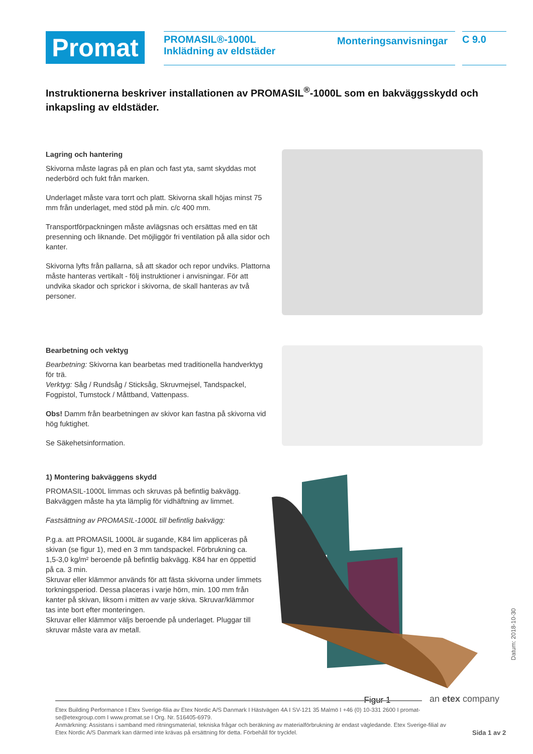Promat
PROMASIL®-1000L
Inklädning av eldstäder
Monteringsanvisningar
C 9.0
Instruktionerna beskriver installationen av PROMASIL<sup>®</sup>-1000L som en bakväggsskydd och inkapsling av eldstäder.
Lagring och hantering
Skivorna måste lagras på en plan och fast yta, samt skyddas mot nederbörd och fukt från marken.
Underlaget måste vara torrt och platt. Skivorna skall höjas minst 75 mm från underlaget, med stöd på min. c/c 400 mm.
Transportförpackningen måste avlägsnas och ersättas med en tät presenning och liknande. Det möjliggör fri ventilation på alla sidor och kanter.
Skivorna lyfts från pallarna, så att skador och repor undviks. Plattorna måste hanteras vertikalt - följ instruktioner i anvisningar. För att undvika skador och sprickor i skivorna, de skall hanteras av två personer.
Bearbetning och vektyg
Bearbetning: Skivorna kan bearbetas med traditionella handverktyg för trä.
Verktyg: Såg / Rundsåg / Sticksåg, Skruvmejsel, Tandspackel, Fogpistol, Tumstock / Måttband, Vattenpass.
Obs! Damm från bearbetningen av skivor kan fastna på skivorna vid hög fuktighet.
Se Säkehetsinformation.
1) Montering bakväggens skydd
PROMASIL-1000L limmas och skruvas på befintlig bakvägg. Bakväggen måste ha yta lämplig för vidhäftning av limmet.
Fastsättning av PROMASIL-1000L till befintlig bakvägg:
P.g.a. att PROMASIL 1000L är sugande, K84 lim appliceras på skivan (se figur 1), med en 3 mm tandspackel. Förbrukning ca. 1,5-3,0 kg/m² beroende på befintlig bakvägg. K84 har en öppettid på ca. 3 min.
Skruvar eller klämmor används för att fästa skivorna under limmets torkningsperiod. Dessa placeras i varje hörn, min. 100 mm från kanter på skivan, liksom i mitten av varje skiva. Skruvar/klämmor tas inte bort efter monteringen.
Skruvar eller klämmor väljs beroende på underlaget. Pluggar till skruvar måste vara av metall.
Figur 1
an etex company
Datum: 2018-10-30
Etex Building Performance I Etex Sverige-filia av Etex Nordic A/S Danmark I Hästvägen 4A I SV-121 35 Malmö I +46 (0) 10-331 2600 I promat-se@etexgroup.com I www.promat.se I Org. Nr. 516405-6979.
Anmärkning: Assistans i samband med ritningsmaterial, tekniska frågar och beräkning av materialförbrukning är endast vägledande. Etex Sverige-filial av Etex Nordic A/S Danmark kan därmed inte krävas på ersättning för detta. Förbehåll för tryckfel.
Sida 1 av 2